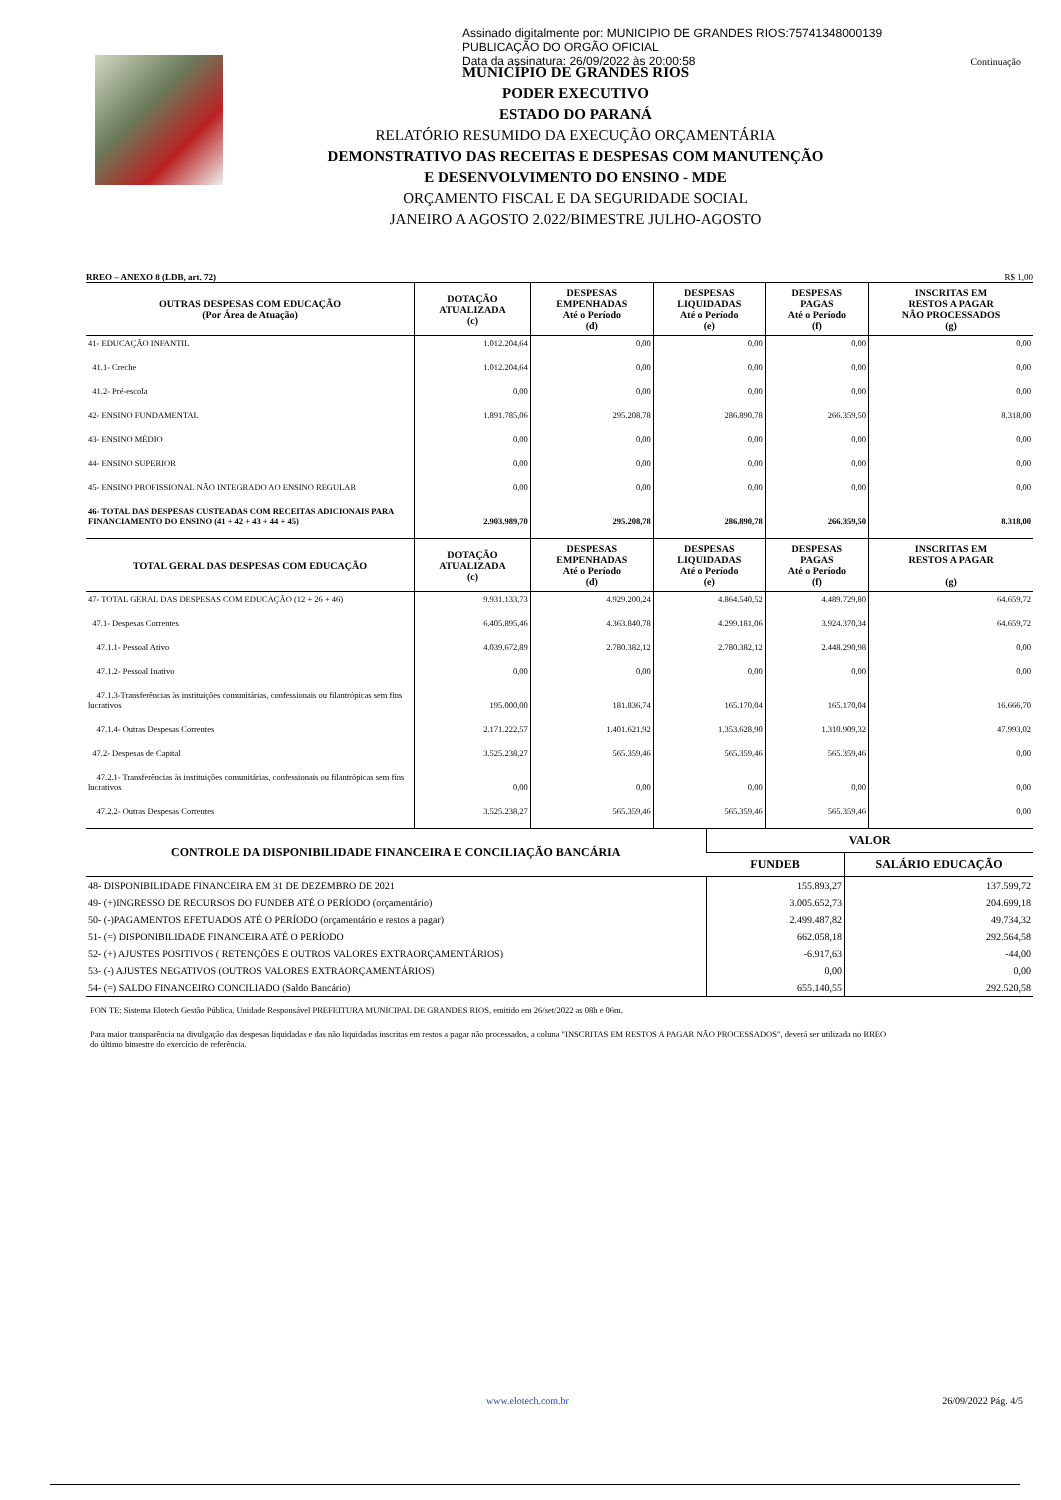Assinado digitalmente por: MUNICIPIO DE GRANDES RIOS:75741348000139
PUBLICAÇÃO DO ORGÃO OFICIAL
Data da assinatura: 26/09/2022 às 20:00:58
Continuação
MUNICÍPIO DE GRANDES RIOS
PODER EXECUTIVO
ESTADO DO PARANÁ
RELATÓRIO RESUMIDO DA EXECUÇÃO ORÇAMENTÁRIA
DEMONSTRATIVO DAS RECEITAS E DESPESAS COM MANUTENÇÃO
E DESENVOLVIMENTO DO ENSINO - MDE
ORÇAMENTO FISCAL E DA SEGURIDADE SOCIAL
JANEIRO A AGOSTO 2.022/BIMESTRE JULHO-AGOSTO
RREO – ANEXO 8 (LDB, art. 72) R$ 1,00
| OUTRAS DESPESAS COM EDUCAÇÃO (Por Área de Atuação) | DOTAÇÃO ATUALIZADA (c) | DESPESAS EMPENHADAS Até o Período (d) | DESPESAS LIQUIDADAS Até o Período (e) | DESPESAS PAGAS Até o Período (f) | INSCRITAS EM RESTOS A PAGAR NÃO PROCESSADOS (g) |
| --- | --- | --- | --- | --- | --- |
| 41- EDUCAÇÃO INFANTIL | 1.012.204,64 | 0,00 | 0,00 | 0,00 | 0,00 |
| 41.1- Creche | 1.012.204,64 | 0,00 | 0,00 | 0,00 | 0,00 |
| 41.2- Pré-escola | 0,00 | 0,00 | 0,00 | 0,00 | 0,00 |
| 42- ENSINO FUNDAMENTAL | 1.891.785,06 | 295.208,78 | 286.890,78 | 266.359,50 | 8.318,00 |
| 43- ENSINO MÉDIO | 0,00 | 0,00 | 0,00 | 0,00 | 0,00 |
| 44- ENSINO SUPERIOR | 0,00 | 0,00 | 0,00 | 0,00 | 0,00 |
| 45- ENSINO PROFISSIONAL NÃO INTEGRADO AO ENSINO REGULAR | 0,00 | 0,00 | 0,00 | 0,00 | 0,00 |
| 46- TOTAL DAS DESPESAS CUSTEADAS COM RECEITAS ADICIONAIS PARA FINANCIAMENTO DO ENSINO (41 + 42 + 43 + 44 + 45) | 2.903.989,70 | 295.208,78 | 286.890,78 | 266.359,50 | 8.318,00 |
| TOTAL GERAL DAS DESPESAS COM EDUCAÇÃO | DOTAÇÃO ATUALIZADA (c) | DESPESAS EMPENHADAS Até o Período (d) | DESPESAS LIQUIDADAS Até o Período (e) | DESPESAS PAGAS Até o Período (f) | INSCRITAS EM RESTOS A PAGAR (g) |
| 47- TOTAL GERAL DAS DESPESAS COM EDUCAÇÃO (12 + 26 + 46) | 9.931.133,73 | 4.929.200,24 | 4.864.540,52 | 4.489.729,80 | 64.659,72 |
| 47.1- Despesas Correntes | 6.405.895,46 | 4.363.840,78 | 4.299.181,06 | 3.924.370,34 | 64.659,72 |
| 47.1.1- Pessoal Ativo | 4.039.672,89 | 2.780.382,12 | 2.780.382,12 | 2.448.290,98 | 0,00 |
| 47.1.2- Pessoal Inativo | 0,00 | 0,00 | 0,00 | 0,00 | 0,00 |
| 47.1.3-Transferências às instituições comunitárias, confessionais ou filantrópicas sem fins lucrativos | 195.000,00 | 181.836,74 | 165.170,04 | 165.170,04 | 16.666,70 |
| 47.1.4- Outras Despesas Correntes | 2.171.222,57 | 1.401.621,92 | 1.353.628,90 | 1.310.909,32 | 47.993,02 |
| 47.2- Despesas de Capital | 3.525.238,27 | 565.359,46 | 565.359,46 | 565.359,46 | 0,00 |
| 47.2.1- Transferências às instituições comunitárias, confessionais ou filantrópicas sem fins lucrativos | 0,00 | 0,00 | 0,00 | 0,00 | 0,00 |
| 47.2.2- Outras Despesas Correntes | 3.525.238,27 | 565.359,46 | 565.359,46 | 565.359,46 | 0,00 |
| CONTROLE DA DISPONIBILIDADE FINANCEIRA E CONCILIAÇÃO BANCÁRIA | VALOR | |
| --- | --- | --- |
| | FUNDEB | SALÁRIO EDUCAÇÃO |
| 48- DISPONIBILIDADE FINANCEIRA EM 31 DE DEZEMBRO DE 2021 | 155.893,27 | 137.599,72 |
| 49- (+)INGRESSO DE RECURSOS DO FUNDEB ATÉ O PERÍODO (orçamentário) | 3.005.652,73 | 204.699,18 |
| 50- (-)PAGAMENTOS EFETUADOS ATÉ O PERÍODO (orçamentário e restos a pagar) | 2.499.487,82 | 49.734,32 |
| 51- (=) DISPONIBILIDADE FINANCEIRA ATÉ O PERÍODO | 662.058,18 | 292.564,58 |
| 52- (+) AJUSTES POSITIVOS ( RETENÇÕES E OUTROS VALORES EXTRAORÇAMENTÁRIOS) | -6.917,63 | -44,00 |
| 53- (-) AJUSTES NEGATIVOS (OUTROS VALORES EXTRAORÇAMENTÁRIOS) | 0,00 | 0,00 |
| 54- (=) SALDO FINANCEIRO CONCILIADO (Saldo Bancário) | 655.140,55 | 292.520,58 |
FON TE: Sistema Elotech Gestão Pública, Unidade Responsável PREFEITURA MUNICIPAL DE GRANDES RIOS, emitido em 26/set/2022 as 08h e 06m.
Para maior transparência na divulgação das despesas liquidadas e das não liquidadas inscritas em restos a pagar não processados, a coluna "INSCRITAS EM RESTOS A PAGAR NÃO PROCESSADOS", deverá ser utilizada no RREO do último bimestre do exercício de referência.
www.elotech.com.br 26/09/2022 Pág. 4/5